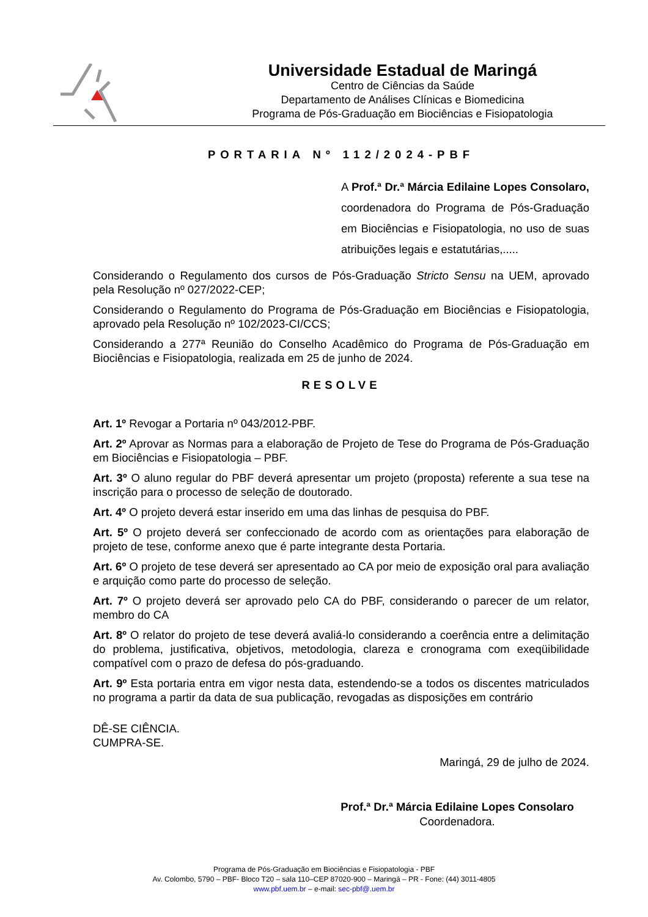Universidade Estadual de Maringá
Centro de Ciências da Saúde
Departamento de Análises Clínicas e Biomedicina
Programa de Pós-Graduação em Biociências e Fisiopatologia
PORTARIA Nº 112/2024-PBF
A Prof.ª Dr.ª Márcia Edilaine Lopes Consolaro, coordenadora do Programa de Pós-Graduação em Biociências e Fisiopatologia, no uso de suas atribuições legais e estatutárias,.....
Considerando o Regulamento dos cursos de Pós-Graduação Stricto Sensu na UEM, aprovado pela Resolução nº 027/2022-CEP;
Considerando o Regulamento do Programa de Pós-Graduação em Biociências e Fisiopatologia, aprovado pela Resolução nº 102/2023-CI/CCS;
Considerando a 277ª Reunião do Conselho Acadêmico do Programa de Pós-Graduação em Biociências e Fisiopatologia, realizada em 25 de junho de 2024.
RESOLVE
Art. 1º Revogar a Portaria nº 043/2012-PBF.
Art. 2º Aprovar as Normas para a elaboração de Projeto de Tese do Programa de Pós-Graduação em Biociências e Fisiopatologia – PBF.
Art. 3º O aluno regular do PBF deverá apresentar um projeto (proposta) referente a sua tese na inscrição para o processo de seleção de doutorado.
Art. 4º O projeto deverá estar inserido em uma das linhas de pesquisa do PBF.
Art. 5º O projeto deverá ser confeccionado de acordo com as orientações para elaboração de projeto de tese, conforme anexo que é parte integrante desta Portaria.
Art. 6º O projeto de tese deverá ser apresentado ao CA por meio de exposição oral para avaliação e arquição como parte do processo de seleção.
Art. 7º O projeto deverá ser aprovado pelo CA do PBF, considerando o parecer de um relator, membro do CA
Art. 8º O relator do projeto de tese deverá avaliá-lo considerando a coerência entre a delimitação do problema, justificativa, objetivos, metodologia, clareza e cronograma com exeqüibilidade compatível com o prazo de defesa do pós-graduando.
Art. 9º Esta portaria entra em vigor nesta data, estendendo-se a todos os discentes matriculados no programa a partir da data de sua publicação, revogadas as disposições em contrário
DÊ-SE CIÊNCIA.
CUMPRA-SE.
Maringá, 29 de julho de 2024.
Prof.ª Dr.ª Márcia Edilaine Lopes Consolaro
Coordenadora.
Programa de Pós-Graduação em Biociências e Fisiopatologia - PBF
Av. Colombo, 5790 – PBF- Bloco T20 – sala 110–CEP 87020-900 – Maringá – PR - Fone: (44) 3011-4805
www.pbf.uem.br – e-mail: sec-pbf@.uem.br